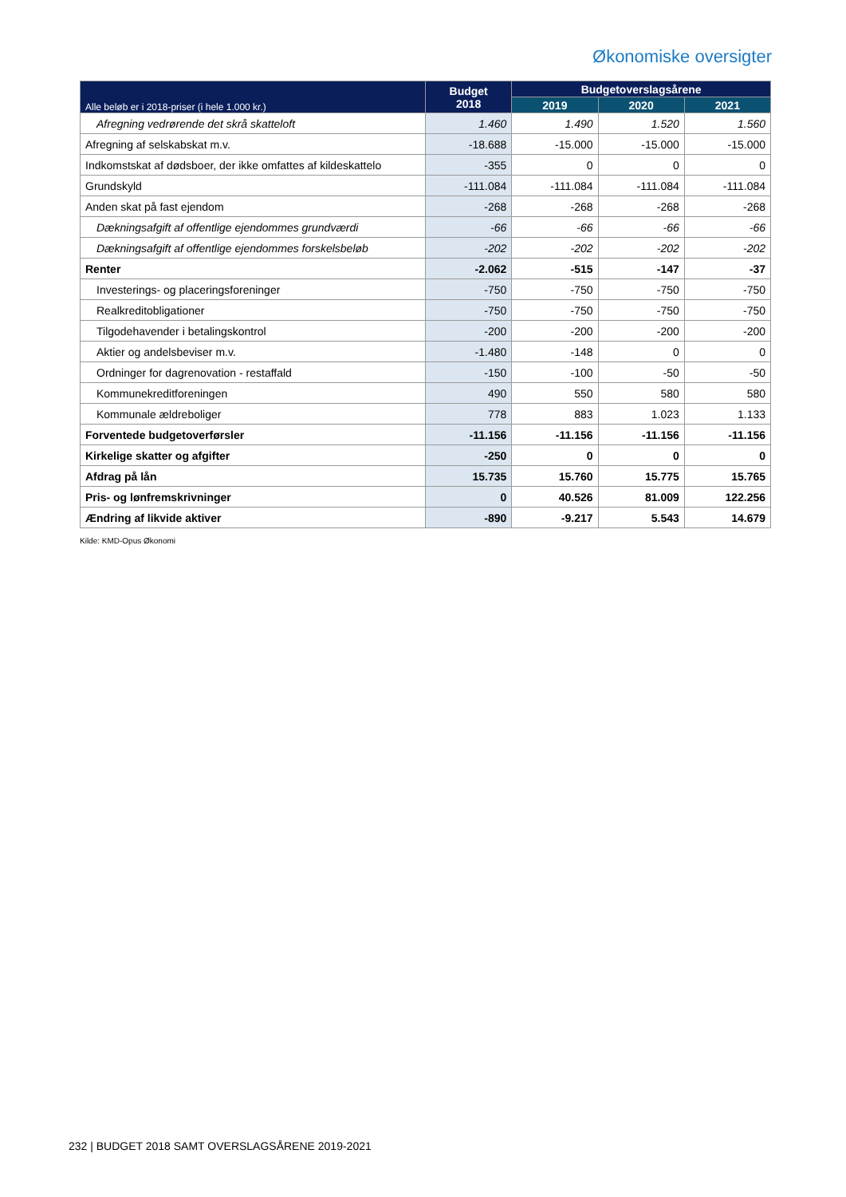Økonomiske oversigter
| Alle beløb er i 2018-priser (i hele 1.000 kr.) | Budget 2018 | Budgetoverslagsårene | | |
| --- | --- | --- | --- | --- |
| | | 2019 | 2020 | 2021 |
| Afregning vedrørende det skrå skatteloft | 1.460 | 1.490 | 1.520 | 1.560 |
| Afregning af selskabskat m.v. | -18.688 | -15.000 | -15.000 | -15.000 |
| Indkomstskat af dødsboer, der ikke omfattes af kildeskattelo | -355 | 0 | 0 | 0 |
| Grundskyld | -111.084 | -111.084 | -111.084 | -111.084 |
| Anden skat på fast ejendom | -268 | -268 | -268 | -268 |
| Dækningsafgift af offentlige ejendommes grundværdi | -66 | -66 | -66 | -66 |
| Dækningsafgift af offentlige ejendommes forskelsbeløb | -202 | -202 | -202 | -202 |
| Renter | -2.062 | -515 | -147 | -37 |
| Investerings- og placeringsforeninger | -750 | -750 | -750 | -750 |
| Realkreditobligationer | -750 | -750 | -750 | -750 |
| Tilgodehavender i betalingskontrol | -200 | -200 | -200 | -200 |
| Aktier og andelsbeviser m.v. | -1.480 | -148 | 0 | 0 |
| Ordninger for dagrenovation - restaffald | -150 | -100 | -50 | -50 |
| Kommunekreditforeningen | 490 | 550 | 580 | 580 |
| Kommunale ældreboliger | 778 | 883 | 1.023 | 1.133 |
| Forventede budgetoverførsler | -11.156 | -11.156 | -11.156 | -11.156 |
| Kirkelige skatter og afgifter | -250 | 0 | 0 | 0 |
| Afdrag på lån | 15.735 | 15.760 | 15.775 | 15.765 |
| Pris- og lønfremskrivninger | 0 | 40.526 | 81.009 | 122.256 |
| Ændring af likvide aktiver | -890 | -9.217 | 5.543 | 14.679 |
Kilde: KMD-Opus Økonomi
232 | BUDGET 2018 SAMT OVERSLAGSÅRENE 2019-2021